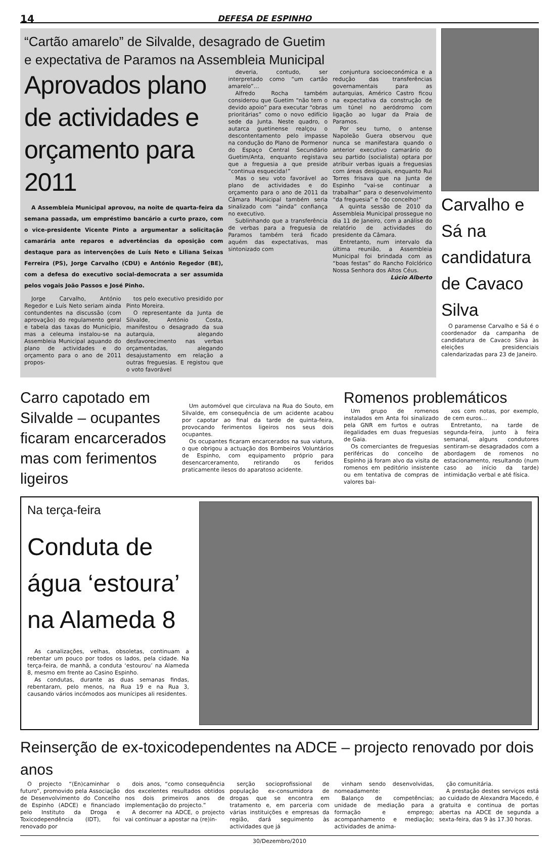14 DEFESA DE ESPINHO
“Cartão amarelo” de Silvalde, desagrado de Guetim
e expectativa de Paramos na Assembleia Municipal
Aprovados plano de actividades e orçamento para 2011
A Assembleia Municipal aprovou, na noite de quarta-feira da semana passada, um empréstimo bancário a curto prazo, com o vice-presidente Vicente Pinto a argumentar a solicitação camarária ante reparos e advertências da oposição com destaque para as intervenções de Luís Neto e Liliana Seixas Ferreira (PS), Jorge Carvalho (CDU) e António Regedor (BE), com a defesa do executivo social-democrata a ser assumida pelos vogais João Passos e José Pinho.
Jorge Carvalho, António Regedor e Luís Neto seriam ainda contundentes na discussão (com aprovação) do regulamento geral e tabela das taxas do Município, mas a celeuma instalou-se na Assembleia Municipal aquando do plano de actividades e do orçamento para o ano de 2011 propos-
tos pelo executivo presidido por Pinto Moreira.
O representante da Junta de Silvalde, António Costa, manifestou o desagrado da sua autarquia, alegando desfavorecimento nas verbas orçamentadas, alegando desajustamento em relação a outras freguesias. E registou que o voto favorável
deveria, contudo, ser interpretado como “um cartão amarelo”…
Alfredo Rocha também considerou que Guetim “não tem o devido apoio” para executar “obras prioritárias” como o novo edifício sede da Junta. Neste quadro, o autarca guetinense realçou o descontentamento pelo impasse na condução do Plano de Pormenor do Espaço Central Secundário Guetim/Anta, enquanto registava que a freguesia a que preside “continua esquecida!”
Mas o seu voto favorável ao plano de actividades e do orçamento para o ano de 2011 da Câmara Municipal também seria sinalizado com “ainda” confiança no executivo.
Sublinhando que a transferência de verbas para a freguesia de Paramos também terá ficado aquém das expectativas, mas sintonizado com
conjuntura socioeconómica e a redução das transferências governamentais para as autarquias, Américo Castro ficou na expectativa da construção de um túnel no aeródromo com ligação ao lugar da Praia de Paramos.
Por seu turno, o antense Napoleão Guera observou que nunca se manifestara quando o anterior executivo camarário do seu partido (socialista) optara por atribuir verbas iguais a freguesias com áreas desiguais, enquanto Rui Torres frisava que na Junta de Espinho “vai-se continuar a trabalhar” para o desenvolvimento “da freguesia” e “do concelho!”
A quinta sessão de 2010 da Assembleia Municipal prossegue no dia 11 de Janeiro, com a análise do relatório de actividades do presidente da Câmara.
Entretanto, num intervalo da última reunião, a Assembleia Municipal foi brindada com as “boas festas” do Rancho Folclórico Nossa Senhora dos Altos Céus.
Lúcio Alberto
Carvalho e Sá na candidatura de Cavaco Silva
O paramense Carvalho e Sá é o coordenador da campanha de candidatura de Cavaco Silva às eleições presidenciais calendarizadas para 23 de Janeiro.
Carro capotado em Silvalde – ocupantes ficaram encarcerados mas com ferimentos ligeiros
Um automóvel que circulava na Rua do Souto, em Silvalde, em consequência de um acidente acabou por capotar ao final da tarde de quinta-feira, provocando ferimentos ligeiros nos seus dois ocupantes.
Os ocupantes ficaram encarcerados na sua viatura, o que obrigou a actuação dos Bombeiros Voluntários de Espinho, com equipamento próprio para desencarceramento, retirando os feridos praticamente ilesos do aparatoso acidente.
Romenos problemáticos
Um grupo de romenos instalados em Anta foi sinalizado pela GNR em furtos e outras ilegalidades em duas freguesias de Gaia.
Os comerciantes de freguesias periféricas do concelho de Espinho já foram alvo da visita de romenos em peditório insistente ou em tentativa de compras de valores bai-
xos com notas, por exemplo, de cem euros…
Entretanto, na tarde de segunda-feira, junto à feira semanal, alguns condutores sentiram-se desagradados com a abordagem de romenos no estacionamento, resultando (num caso ao início da tarde) intimidação verbal e até física.
Na terça-feira
Conduta de água ‘estoura’ na Alameda 8
As canalizações, velhas, obsoletas, continuam a rebentar um pouco por todos os lados, pela cidade. Na terça-feira, de manhã, a conduta ‘estourou’ na Alameda 8, mesmo em frente ao Casino Espinho.
As condutas, durante as duas semanas findas, rebentaram, pelo menos, na Rua 19 e na Rua 3, causando vários incómodos aos munícipes ali residentes.
Reinserção de ex-toxicodependentes na ADCE – projecto renovado por dois anos
O projecto “(En)caminhar o futuro”, promovido pela Associação de Desenvolvimento do Concelho de Espinho (ADCE) e financiado pelo Instituto da Droga e Toxicodependência (IDT), foi renovado por
dois anos, “como consequência dos excelentes resultados obtidos nos dois primeiros anos de implementação do projecto.”
A decorrer na ADCE, o projecto vai continuar a apostar na (re)in-
serção socioprofissional de população ex-consumidora de drogas que se encontra em tratamento e, em parceria com várias instituições e empresas da região, dará seguimento às actividades que já
vinham sendo desenvolvidas, nomeadamente:
Balanço de competências; unidade de mediação para a formação e emprego; acompanhamento e mediação; actividades de anima-
ção comunitária.
A prestação destes serviços está ao cuidado de Alexandra Macedo, é gratuita e continua de portas abertas na ADCE de segunda a sexta-feira, das 9 às 17.30 horas.
30/Dezembro/2010